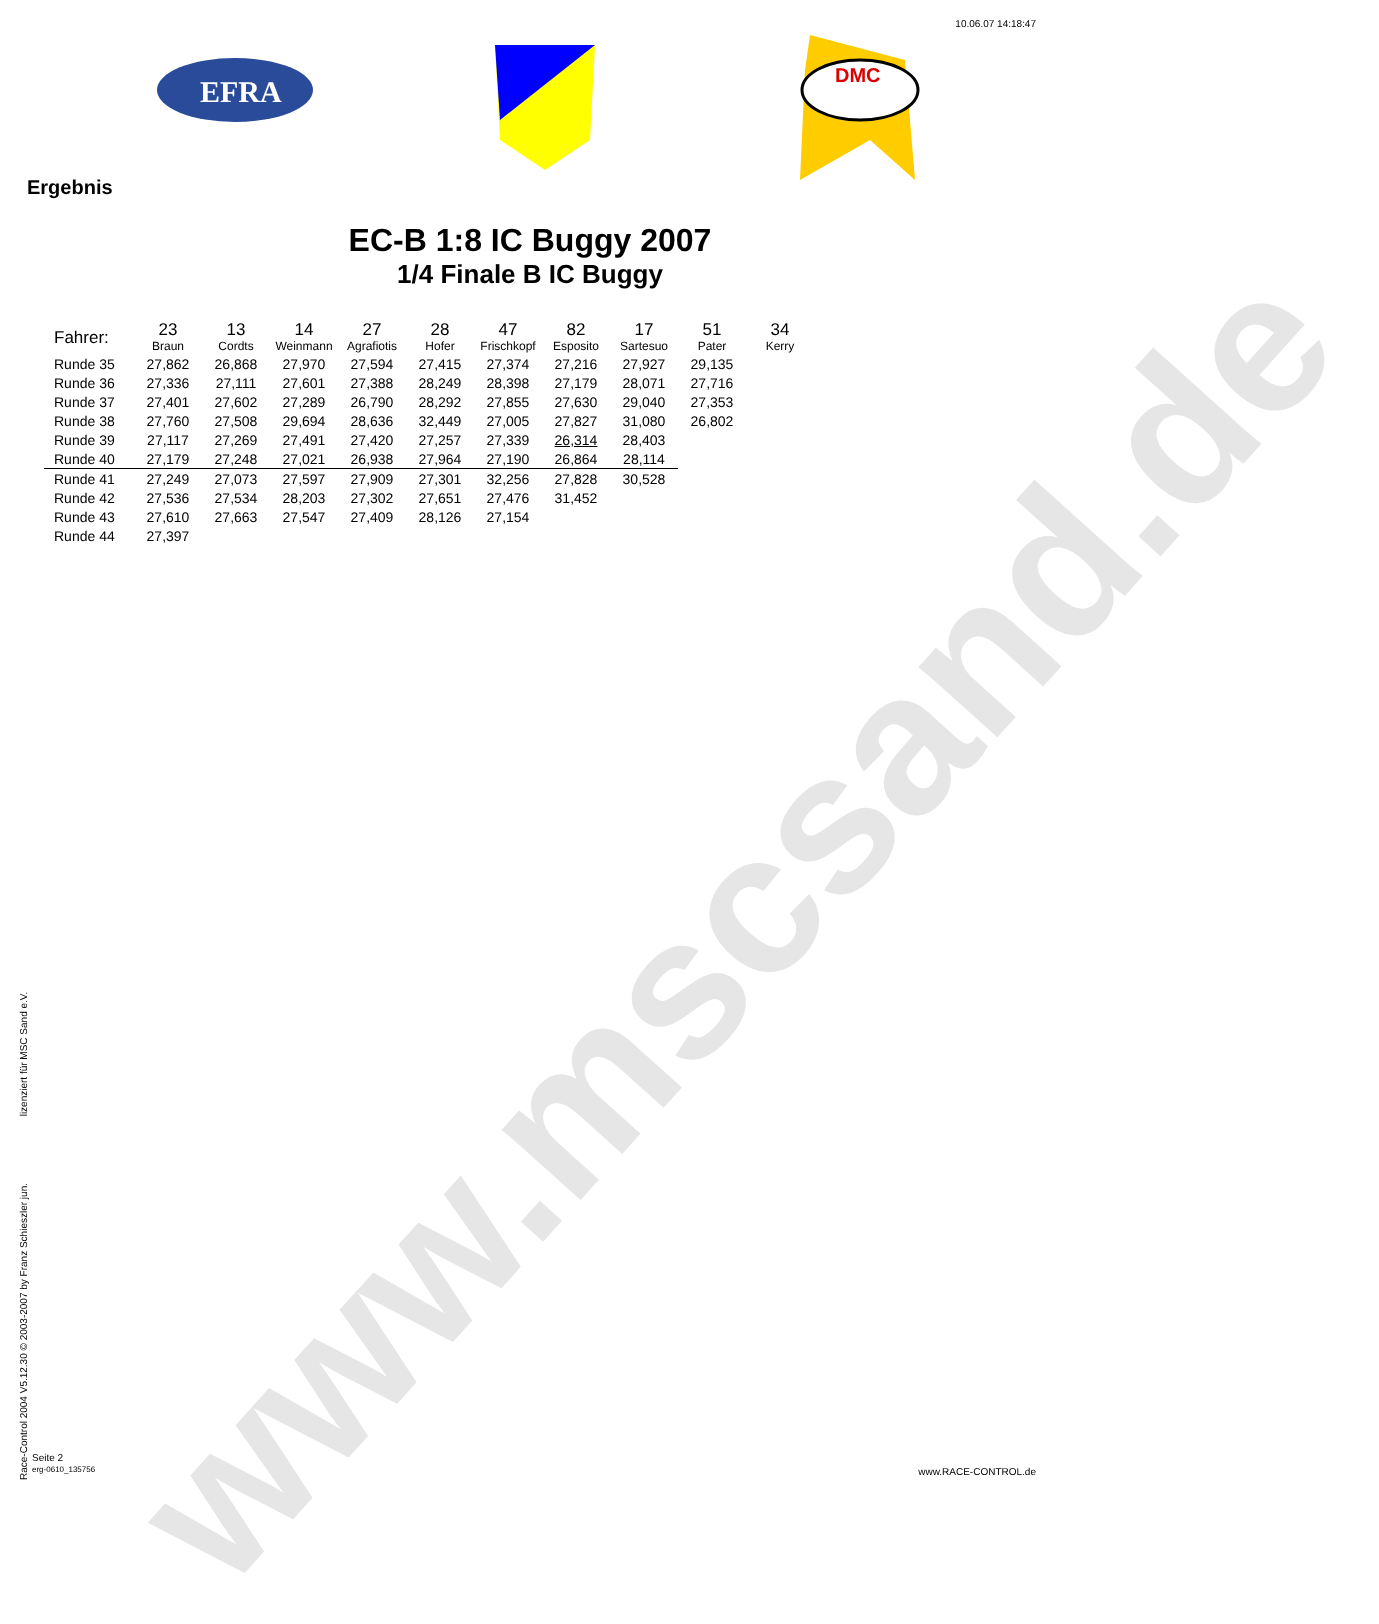www.mscsand.de
10.06.07 14:18:47
EFRA
DMC
Ergebnis
EC-B 1:8 IC Buggy 2007
1/4 Finale B IC Buggy
| Fahrer: | 23 Braun | 13 Cordts | 14 Weinmann | 27 Agrafiotis | 28 Hofer | 47 Frischkopf | 82 Esposito | 17 Sartesuo | 51 Pater | 34 Kerry |
| --- | --- | --- | --- | --- | --- | --- | --- | --- | --- | --- |
| Runde 35 | 27,862 | 26,868 | 27,970 | 27,594 | 27,415 | 27,374 | 27,216 | 27,927 | 29,135 | |
| Runde 36 | 27,336 | 27,111 | 27,601 | 27,388 | 28,249 | 28,398 | 27,179 | 28,071 | 27,716 | |
| Runde 37 | 27,401 | 27,602 | 27,289 | 26,790 | 28,292 | 27,855 | 27,630 | 29,040 | 27,353 | |
| Runde 38 | 27,760 | 27,508 | 29,694 | 28,636 | 32,449 | 27,005 | 27,827 | 31,080 | 26,802 | |
| Runde 39 | 27,117 | 27,269 | 27,491 | 27,420 | 27,257 | 27,339 | 26,314 | 28,403 | | |
| Runde 40 | 27,179 | 27,248 | 27,021 | 26,938 | 27,964 | 27,190 | 26,864 | 28,114 | | |
| Runde 41 | 27,249 | 27,073 | 27,597 | 27,909 | 27,301 | 32,256 | 27,828 | 30,528 | | |
| Runde 42 | 27,536 | 27,534 | 28,203 | 27,302 | 27,651 | 27,476 | 31,452 | | | |
| Runde 43 | 27,610 | 27,663 | 27,547 | 27,409 | 28,126 | 27,154 | | | | |
| Runde 44 | 27,397 | | | | | | | | | |
Race-Control 2004 V5.12.30 © 2003-2007 by Franz Schieszler jun. lizenziert für MSC Sand e.V.
Seite 2
erg-0610_135756
www.RACE-CONTROL.de